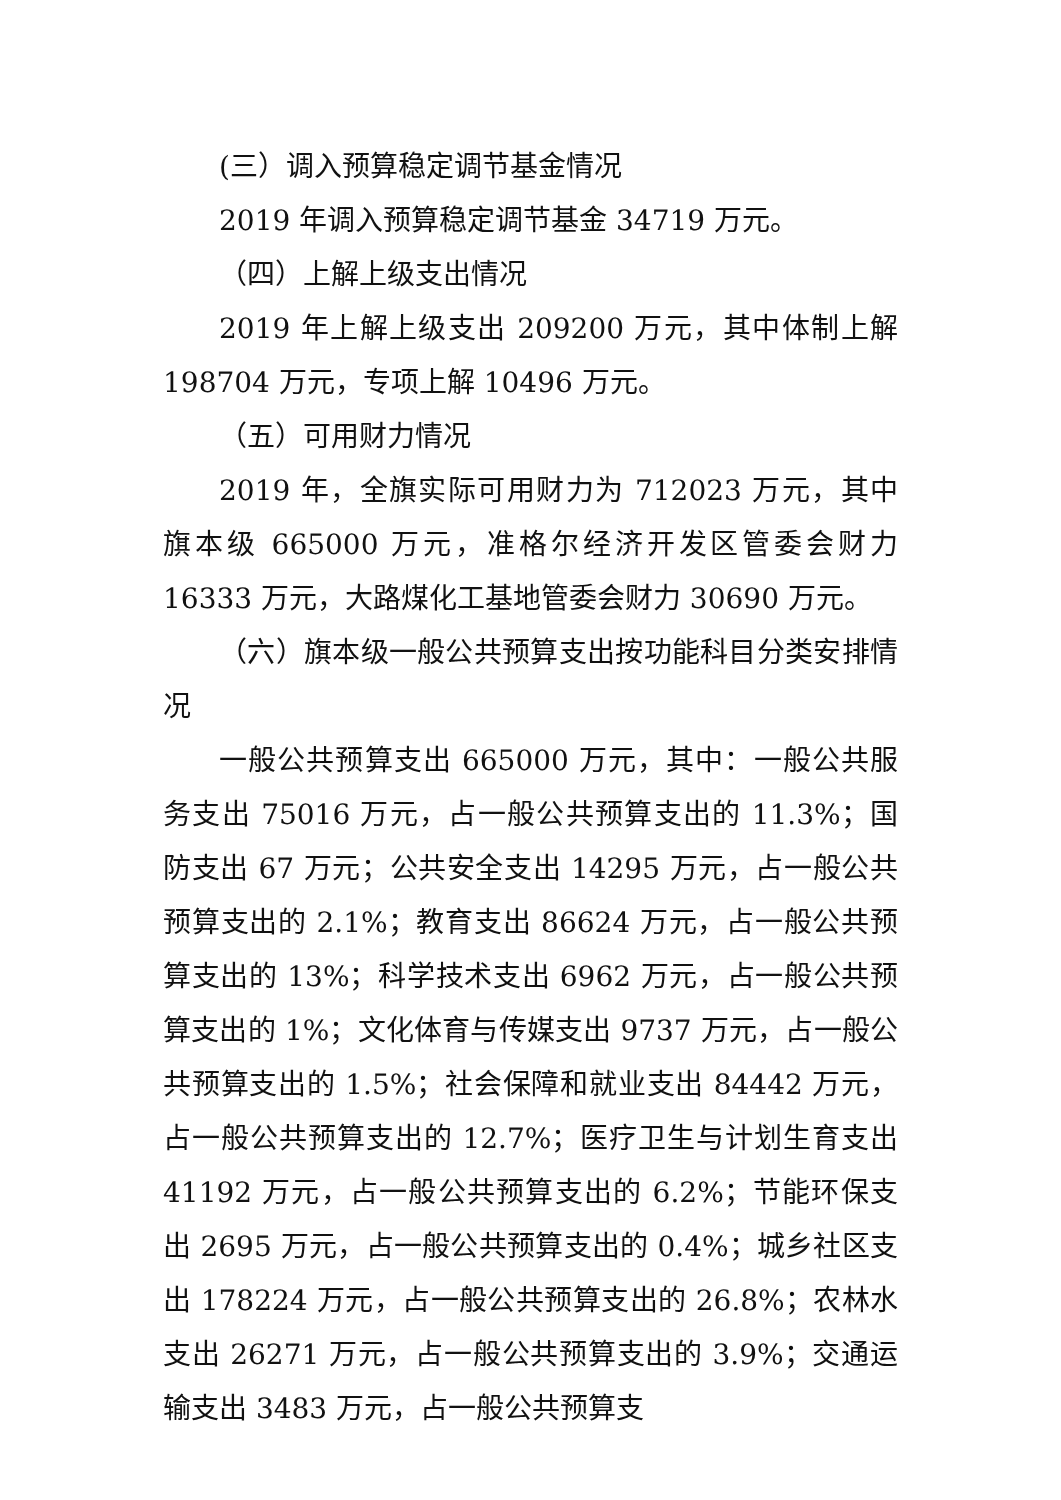(三）调入预算稳定调节基金情况
2019 年调入预算稳定调节基金 34719 万元。
（四）上解上级支出情况
2019 年上解上级支出 209200 万元，其中体制上解 198704 万元，专项上解 10496 万元。
（五）可用财力情况
2019 年，全旗实际可用财力为 712023 万元，其中旗本级 665000 万元，准格尔经济开发区管委会财力 16333 万元，大路煤化工基地管委会财力 30690 万元。
（六）旗本级一般公共预算支出按功能科目分类安排情况
一般公共预算支出 665000 万元，其中：一般公共服务支出 75016 万元，占一般公共预算支出的 11.3%；国防支出 67 万元；公共安全支出 14295 万元，占一般公共预算支出的 2.1%；教育支出 86624 万元，占一般公共预算支出的 13%；科学技术支出 6962 万元，占一般公共预算支出的 1%；文化体育与传媒支出 9737 万元，占一般公共预算支出的 1.5%；社会保障和就业支出 84442 万元，占一般公共预算支出的 12.7%；医疗卫生与计划生育支出 41192 万元，占一般公共预算支出的 6.2%；节能环保支出 2695 万元，占一般公共预算支出的 0.4%；城乡社区支出 178224 万元，占一般公共预算支出的 26.8%；农林水支出 26271 万元，占一般公共预算支出的 3.9%；交通运输支出 3483 万元，占一般公共预算支